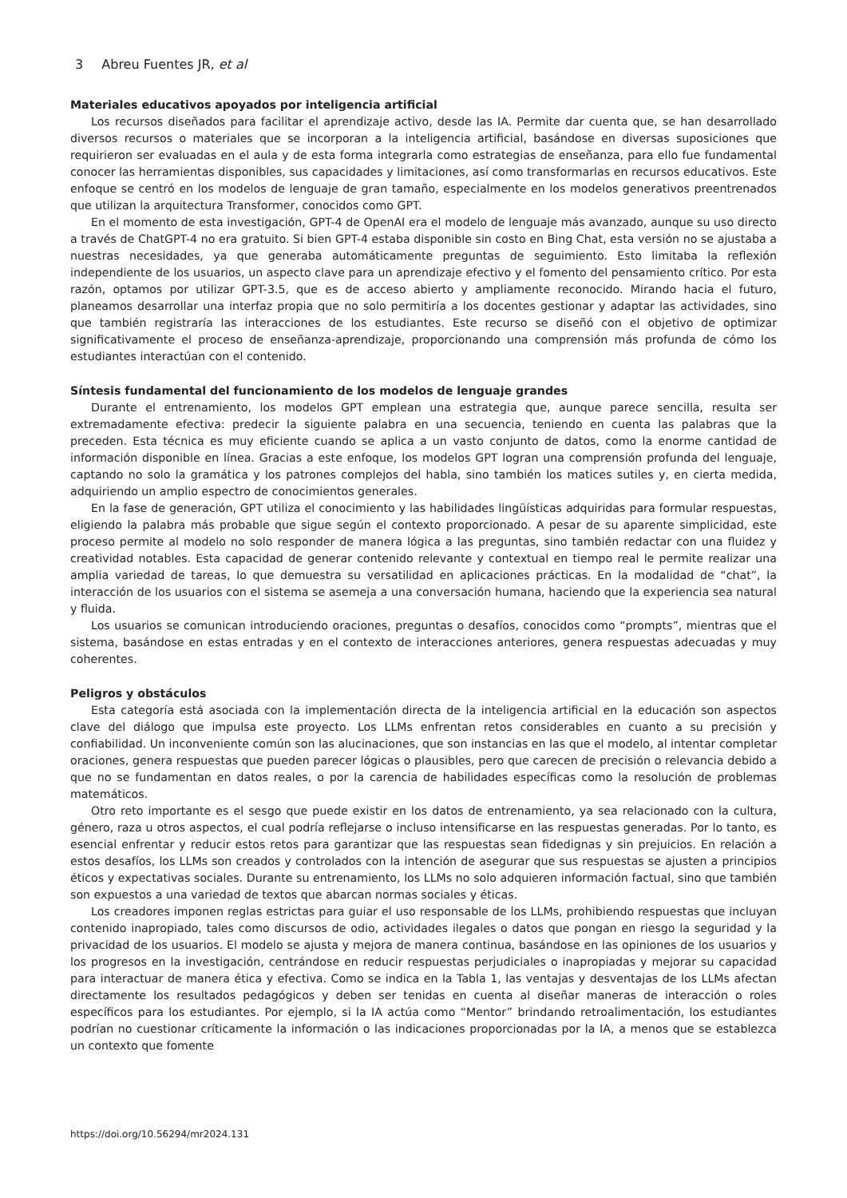3 Abreu Fuentes JR, et al
Materiales educativos apoyados por inteligencia artificial
Los recursos diseñados para facilitar el aprendizaje activo, desde las IA. Permite dar cuenta que, se han desarrollado diversos recursos o materiales que se incorporan a la inteligencia artificial, basándose en diversas suposiciones que requirieron ser evaluadas en el aula y de esta forma integrarla como estrategias de enseñanza, para ello fue fundamental conocer las herramientas disponibles, sus capacidades y limitaciones, así como transformarlas en recursos educativos. Este enfoque se centró en los modelos de lenguaje de gran tamaño, especialmente en los modelos generativos preentrenados que utilizan la arquitectura Transformer, conocidos como GPT.
En el momento de esta investigación, GPT-4 de OpenAI era el modelo de lenguaje más avanzado, aunque su uso directo a través de ChatGPT-4 no era gratuito. Si bien GPT-4 estaba disponible sin costo en Bing Chat, esta versión no se ajustaba a nuestras necesidades, ya que generaba automáticamente preguntas de seguimiento. Esto limitaba la reflexión independiente de los usuarios, un aspecto clave para un aprendizaje efectivo y el fomento del pensamiento crítico. Por esta razón, optamos por utilizar GPT-3.5, que es de acceso abierto y ampliamente reconocido. Mirando hacia el futuro, planeamos desarrollar una interfaz propia que no solo permitiría a los docentes gestionar y adaptar las actividades, sino que también registraría las interacciones de los estudiantes. Este recurso se diseñó con el objetivo de optimizar significativamente el proceso de enseñanza-aprendizaje, proporcionando una comprensión más profunda de cómo los estudiantes interactúan con el contenido.
Síntesis fundamental del funcionamiento de los modelos de lenguaje grandes
Durante el entrenamiento, los modelos GPT emplean una estrategia que, aunque parece sencilla, resulta ser extremadamente efectiva: predecir la siguiente palabra en una secuencia, teniendo en cuenta las palabras que la preceden. Esta técnica es muy eficiente cuando se aplica a un vasto conjunto de datos, como la enorme cantidad de información disponible en línea. Gracias a este enfoque, los modelos GPT logran una comprensión profunda del lenguaje, captando no solo la gramática y los patrones complejos del habla, sino también los matices sutiles y, en cierta medida, adquiriendo un amplio espectro de conocimientos generales.
En la fase de generación, GPT utiliza el conocimiento y las habilidades lingüísticas adquiridas para formular respuestas, eligiendo la palabra más probable que sigue según el contexto proporcionado. A pesar de su aparente simplicidad, este proceso permite al modelo no solo responder de manera lógica a las preguntas, sino también redactar con una fluidez y creatividad notables. Esta capacidad de generar contenido relevante y contextual en tiempo real le permite realizar una amplia variedad de tareas, lo que demuestra su versatilidad en aplicaciones prácticas. En la modalidad de “chat”, la interacción de los usuarios con el sistema se asemeja a una conversación humana, haciendo que la experiencia sea natural y fluida.
Los usuarios se comunican introduciendo oraciones, preguntas o desafíos, conocidos como “prompts”, mientras que el sistema, basándose en estas entradas y en el contexto de interacciones anteriores, genera respuestas adecuadas y muy coherentes.
Peligros y obstáculos
Esta categoría está asociada con la implementación directa de la inteligencia artificial en la educación son aspectos clave del diálogo que impulsa este proyecto. Los LLMs enfrentan retos considerables en cuanto a su precisión y confiabilidad. Un inconveniente común son las alucinaciones, que son instancias en las que el modelo, al intentar completar oraciones, genera respuestas que pueden parecer lógicas o plausibles, pero que carecen de precisión o relevancia debido a que no se fundamentan en datos reales, o por la carencia de habilidades específicas como la resolución de problemas matemáticos.
Otro reto importante es el sesgo que puede existir en los datos de entrenamiento, ya sea relacionado con la cultura, género, raza u otros aspectos, el cual podría reflejarse o incluso intensificarse en las respuestas generadas. Por lo tanto, es esencial enfrentar y reducir estos retos para garantizar que las respuestas sean fidedignas y sin prejuicios. En relación a estos desafíos, los LLMs son creados y controlados con la intención de asegurar que sus respuestas se ajusten a principios éticos y expectativas sociales. Durante su entrenamiento, los LLMs no solo adquieren información factual, sino que también son expuestos a una variedad de textos que abarcan normas sociales y éticas.
Los creadores imponen reglas estrictas para guiar el uso responsable de los LLMs, prohibiendo respuestas que incluyan contenido inapropiado, tales como discursos de odio, actividades ilegales o datos que pongan en riesgo la seguridad y la privacidad de los usuarios. El modelo se ajusta y mejora de manera continua, basándose en las opiniones de los usuarios y los progresos en la investigación, centrándose en reducir respuestas perjudiciales o inapropiadas y mejorar su capacidad para interactuar de manera ética y efectiva. Como se indica en la Tabla 1, las ventajas y desventajas de los LLMs afectan directamente los resultados pedagógicos y deben ser tenidas en cuenta al diseñar maneras de interacción o roles específicos para los estudiantes. Por ejemplo, si la IA actúa como “Mentor” brindando retroalimentación, los estudiantes podrían no cuestionar críticamente la información o las indicaciones proporcionadas por la IA, a menos que se establezca un contexto que fomente
https://doi.org/10.56294/mr2024.131